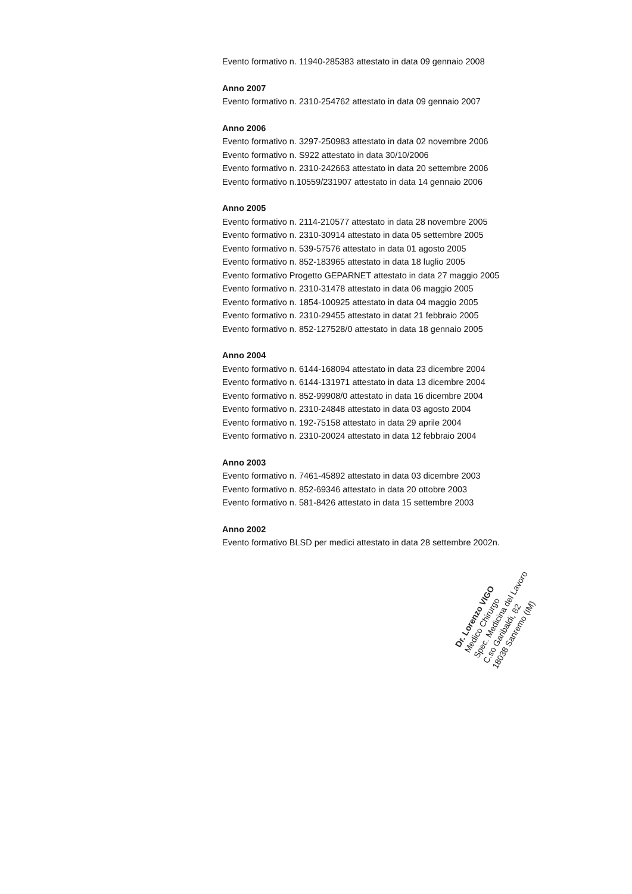Evento formativo n. 11940-285383 attestato in data 09 gennaio 2008
Anno 2007
Evento formativo n. 2310-254762 attestato in data 09 gennaio 2007
Anno 2006
Evento formativo n. 3297-250983 attestato in data 02 novembre 2006
Evento formativo n. S922 attestato in data 30/10/2006
Evento formativo n. 2310-242663 attestato in data 20 settembre 2006
Evento formativo n.10559/231907 attestato in data 14 gennaio 2006
Anno 2005
Evento formativo n. 2114-210577 attestato in data 28 novembre 2005
Evento formativo n. 2310-30914 attestato in data 05 settembre 2005
Evento formativo n. 539-57576 attestato in data 01 agosto 2005
Evento formativo n. 852-183965 attestato in data 18 luglio 2005
Evento formativo Progetto GEPARNET attestato in data 27 maggio 2005
Evento formativo n. 2310-31478 attestato in data 06 maggio 2005
Evento formativo n. 1854-100925 attestato in data 04 maggio 2005
Evento formativo n. 2310-29455 attestato in datat 21 febbraio 2005
Evento formativo n. 852-127528/0 attestato in data 18 gennaio 2005
Anno 2004
Evento formativo n. 6144-168094 attestato in data 23 dicembre 2004
Evento formativo n. 6144-131971 attestato in data 13 dicembre 2004
Evento formativo n. 852-99908/0 attestato in data 16 dicembre 2004
Evento formativo n. 2310-24848 attestato in data 03 agosto 2004
Evento formativo n. 192-75158 attestato in data 29 aprile 2004
Evento formativo n. 2310-20024 attestato in data 12 febbraio 2004
Anno 2003
Evento formativo n. 7461-45892 attestato in data 03 dicembre 2003
Evento formativo n. 852-69346 attestato in data 20 ottobre 2003
Evento formativo n. 581-8426 attestato in data 15 settembre 2003
Anno 2002
Evento formativo BLSD per medici attestato in data 28 settembre 2002n.
Dr. Lorenzo VIGO
Medico Chirurgo
Spec. Medicina del Lavoro
C.so Garibaldi, 82
18038 Sanremo (IM)